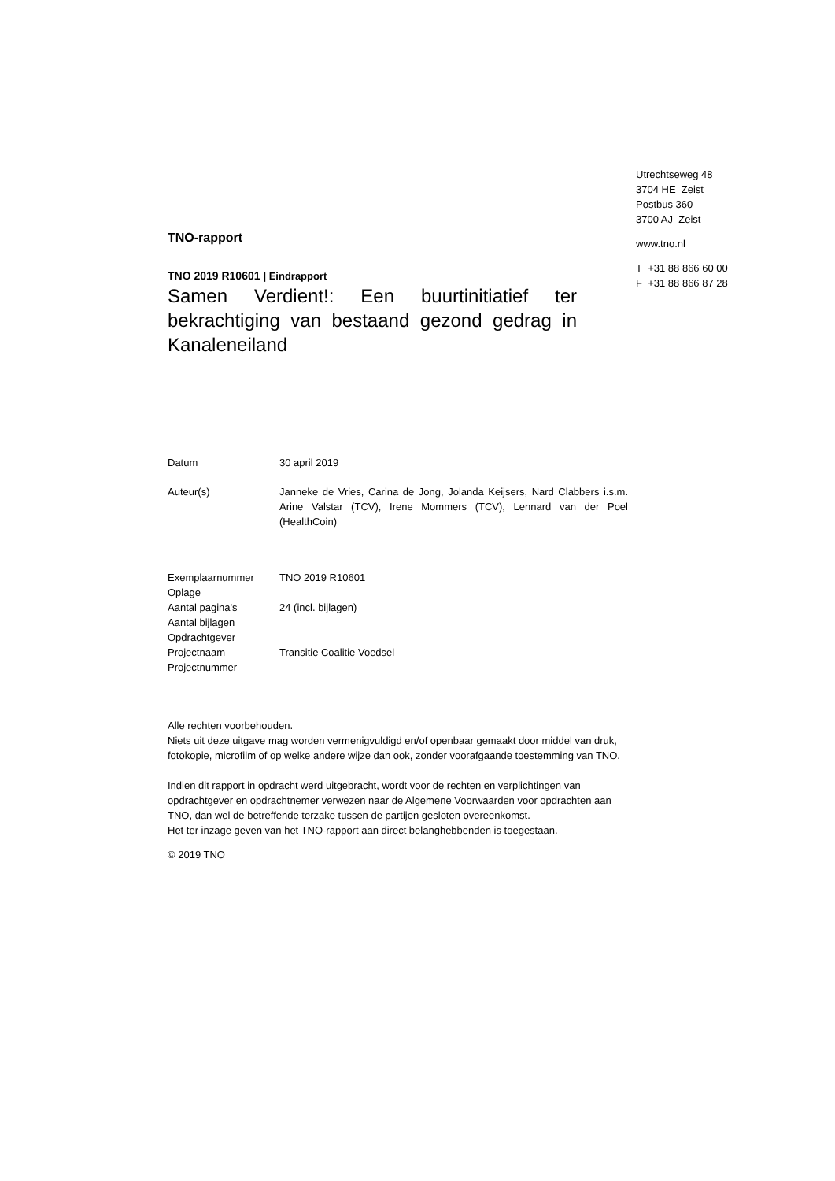TNO-rapport
TNO 2019 R10601 | Eindrapport
Samen Verdient!: Een buurtinitiatief ter bekrachtiging van bestaand gezond gedrag in Kanaleneiland
Utrechtseweg 48
3704 HE Zeist
Postbus 360
3700 AJ Zeist
www.tno.nl
T +31 88 866 60 00
F +31 88 866 87 28
| Datum | 30 april 2019 |
| Auteur(s) | Janneke de Vries, Carina de Jong, Jolanda Keijsers, Nard Clabbers i.s.m. Arine Valstar (TCV), Irene Mommers (TCV), Lennard van der Poel (HealthCoin) |
| Exemplaarnummer | TNO 2019 R10601 |
| Oplage | |
| Aantal pagina's | 24 (incl. bijlagen) |
| Aantal bijlagen | |
| Opdrachtgever | |
| Projectnaam | Transitie Coalitie Voedsel |
| Projectnummer | |
Alle rechten voorbehouden.
Niets uit deze uitgave mag worden vermenigvuldigd en/of openbaar gemaakt door middel van druk, fotokopie, microfilm of op welke andere wijze dan ook, zonder voorafgaande toestemming van TNO.
Indien dit rapport in opdracht werd uitgebracht, wordt voor de rechten en verplichtingen van opdrachtgever en opdrachtnemer verwezen naar de Algemene Voorwaarden voor opdrachten aan TNO, dan wel de betreffende terzake tussen de partijen gesloten overeenkomst.
Het ter inzage geven van het TNO-rapport aan direct belanghebbenden is toegestaan.
© 2019 TNO